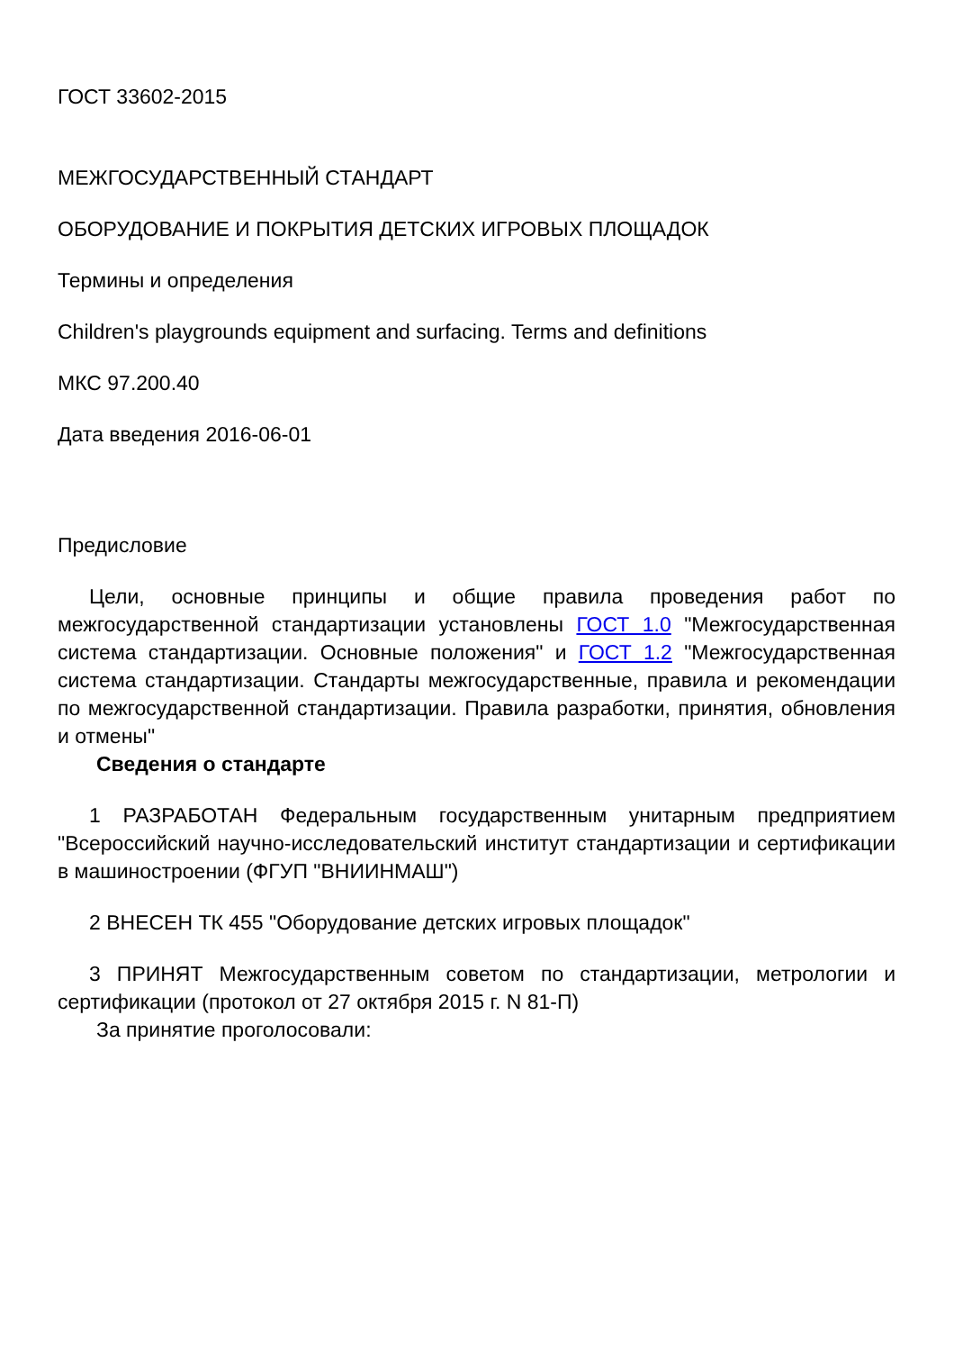ГОСТ 33602-2015
МЕЖГОСУДАРСТВЕННЫЙ СТАНДАРТ
ОБОРУДОВАНИЕ И ПОКРЫТИЯ ДЕТСКИХ ИГРОВЫХ ПЛОЩАДОК
Термины и определения
Children's playgrounds equipment and surfacing. Terms and definitions
МКС 97.200.40
Дата введения 2016-06-01
Предисловие
Цели, основные принципы и общие правила проведения работ по межгосударственной стандартизации установлены ГОСТ 1.0 "Межгосударственная система стандартизации. Основные положения" и ГОСТ 1.2 "Межгосударственная система стандартизации. Стандарты межгосударственные, правила и рекомендации по межгосударственной стандартизации. Правила разработки, принятия, обновления и отмены"
Сведения о стандарте
1 РАЗРАБОТАН Федеральным государственным унитарным предприятием "Всероссийский научно-исследовательский институт стандартизации и сертификации в машиностроении (ФГУП "ВНИИНМАШ")
2 ВНЕСЕН ТК 455 "Оборудование детских игровых площадок"
3 ПРИНЯТ Межгосударственным советом по стандартизации, метрологии и сертификации (протокол от 27 октября 2015 г. N 81-П)
За принятие проголосовали: